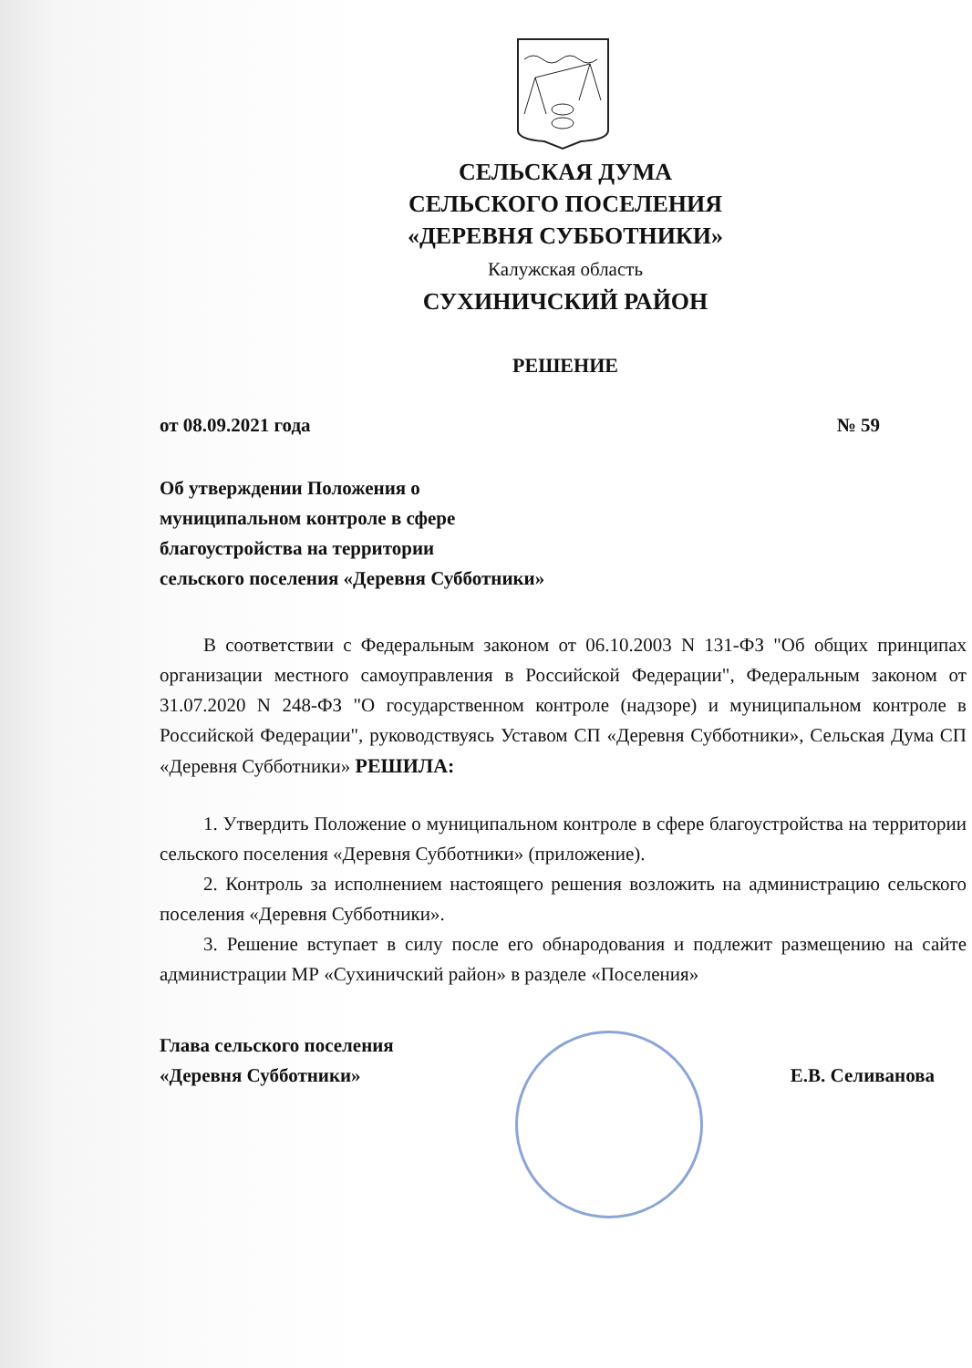СЕЛЬСКАЯ ДУМА
СЕЛЬСКОГО ПОСЕЛЕНИЯ
«ДЕРЕВНЯ СУББОТНИКИ»
Калужская область
СУХИНИЧСКИЙ РАЙОН
РЕШЕНИЕ
от 08.09.2021 года № 59
Об утверждении Положения о
муниципальном контроле в сфере
благоустройства на территории
сельского поселения «Деревня Субботники»
В соответствии с Федеральным законом от 06.10.2003 N 131-ФЗ "Об общих принципах организации местного самоуправления в Российской Федерации", Федеральным законом от 31.07.2020 N 248-ФЗ "О государственном контроле (надзоре) и муниципальном контроле в Российской Федерации", руководствуясь Уставом СП «Деревня Субботники», Сельская Дума СП «Деревня Субботники» РЕШИЛА:
1. Утвердить Положение о муниципальном контроле в сфере благоустройства на территории сельского поселения «Деревня Субботники» (приложение).
2. Контроль за исполнением настоящего решения возложить на администрацию сельского поселения «Деревня Субботники».
3. Решение вступает в силу после его обнародования и подлежит размещению на сайте администрации МР «Сухиничский район» в разделе «Поселения»
Глава сельского поселения
«Деревня Субботники»
Е.В. Селиванова